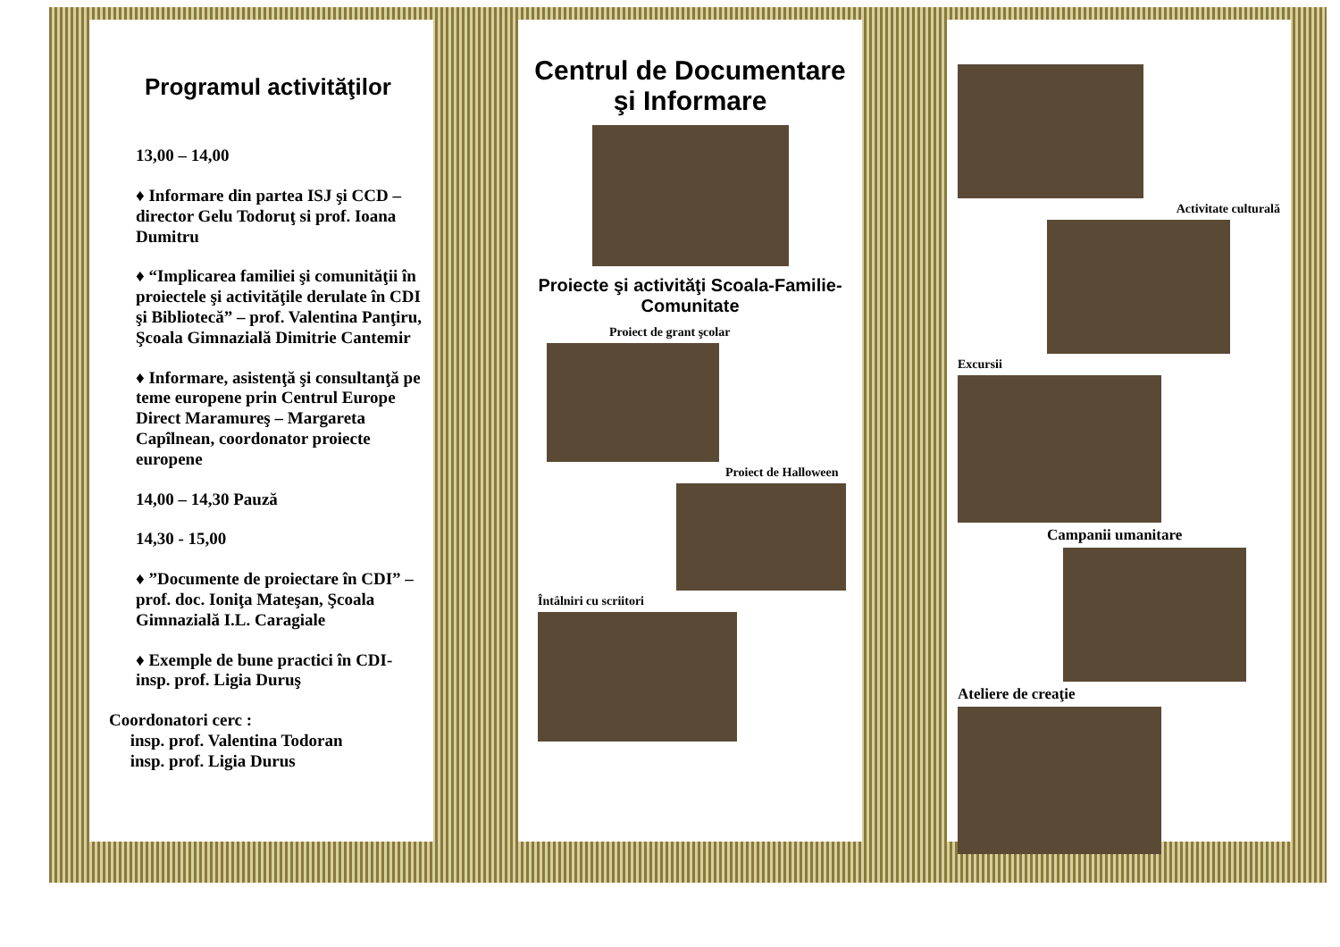Programul activităţilor
13,00 – 14,00
♦ Informare din partea ISJ şi CCD – director Gelu Todoruţ si prof. Ioana Dumitru
♦ “Implicarea familiei şi comunităţii în proiectele şi activităţile derulate în CDI şi Bibliotecă” – prof. Valentina Panţiru, Şcoala Gimnazială Dimitrie Cantemir
♦ Informare, asistenţă şi consultanţă pe teme europene prin Centrul Europe Direct Maramureş – Margareta Capîlnean, coordonator proiecte europene
14,00 – 14,30 Pauză
14,30 - 15,00
♦ ”Documente de proiectare în CDI” – prof. doc. Ioniţa Mateşan, Şcoala Gimnazială I.L. Caragiale
♦ Exemple de bune practici în CDI- insp. prof. Ligia Duruş
Coordonatori cerc :
insp. prof. Valentina Todoran
insp. prof. Ligia Durus
Centrul de Documentare şi Informare
Proiecte şi activităţi Scoala-Familie-Comunitate
Proiect de grant şcolar
Proiect de Halloween
Întâlniri cu scriitori
Activitate culturală
Excursii
Campanii umanitare
Ateliere de creaţie